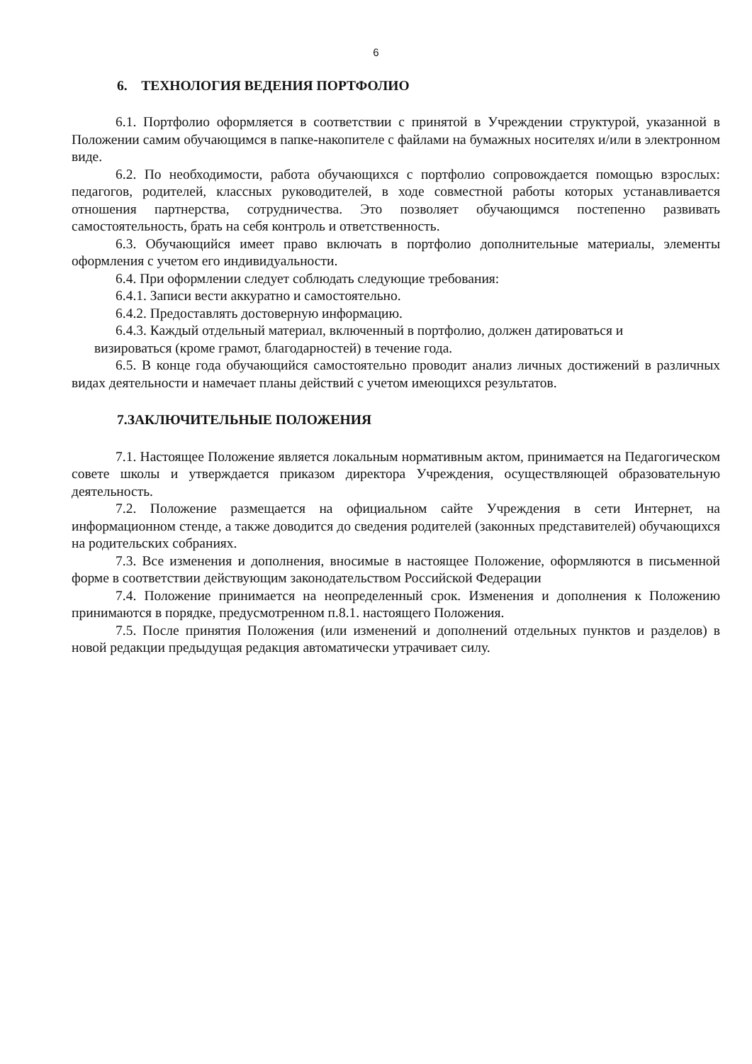6
6. ТЕХНОЛОГИЯ ВЕДЕНИЯ ПОРТФОЛИО
6.1. Портфолио оформляется в соответствии с принятой в Учреждении структурой, указанной в Положении самим обучающимся в папке-накопителе с файлами на бумажных носителях и/или в электронном виде.
6.2. По необходимости, работа обучающихся с портфолио сопровождается помощью взрослых: педагогов, родителей, классных руководителей, в ходе совместной работы которых устанавливается отношения партнерства, сотрудничества. Это позволяет обучающимся постепенно развивать самостоятельность, брать на себя контроль и ответственность.
6.3. Обучающийся имеет право включать в портфолио дополнительные материалы, элементы оформления с учетом его индивидуальности.
6.4. При оформлении следует соблюдать следующие требования:
6.4.1. Записи вести аккуратно и самостоятельно.
6.4.2. Предоставлять достоверную информацию.
6.4.3. Каждый отдельный материал, включенный в портфолио, должен датироваться и
визироваться (кроме грамот, благодарностей) в течение года.
6.5. В конце года обучающийся самостоятельно проводит анализ личных достижений в различных видах деятельности и намечает планы действий с учетом имеющихся результатов.
7.ЗАКЛЮЧИТЕЛЬНЫЕ ПОЛОЖЕНИЯ
7.1. Настоящее Положение является локальным нормативным актом, принимается на Педагогическом совете школы и утверждается приказом директора Учреждения, осуществляющей образовательную деятельность.
7.2. Положение размещается на официальном сайте Учреждения в сети Интернет, на информационном стенде, а также доводится до сведения родителей (законных представителей) обучающихся на родительских собраниях.
7.3. Все изменения и дополнения, вносимые в настоящее Положение, оформляются в письменной форме в соответствии действующим законодательством Российской Федерации
7.4. Положение принимается на неопределенный срок. Изменения и дополнения к Положению принимаются в порядке, предусмотренном п.8.1. настоящего Положения.
7.5. После принятия Положения (или изменений и дополнений отдельных пунктов и разделов) в новой редакции предыдущая редакция автоматически утрачивает силу.